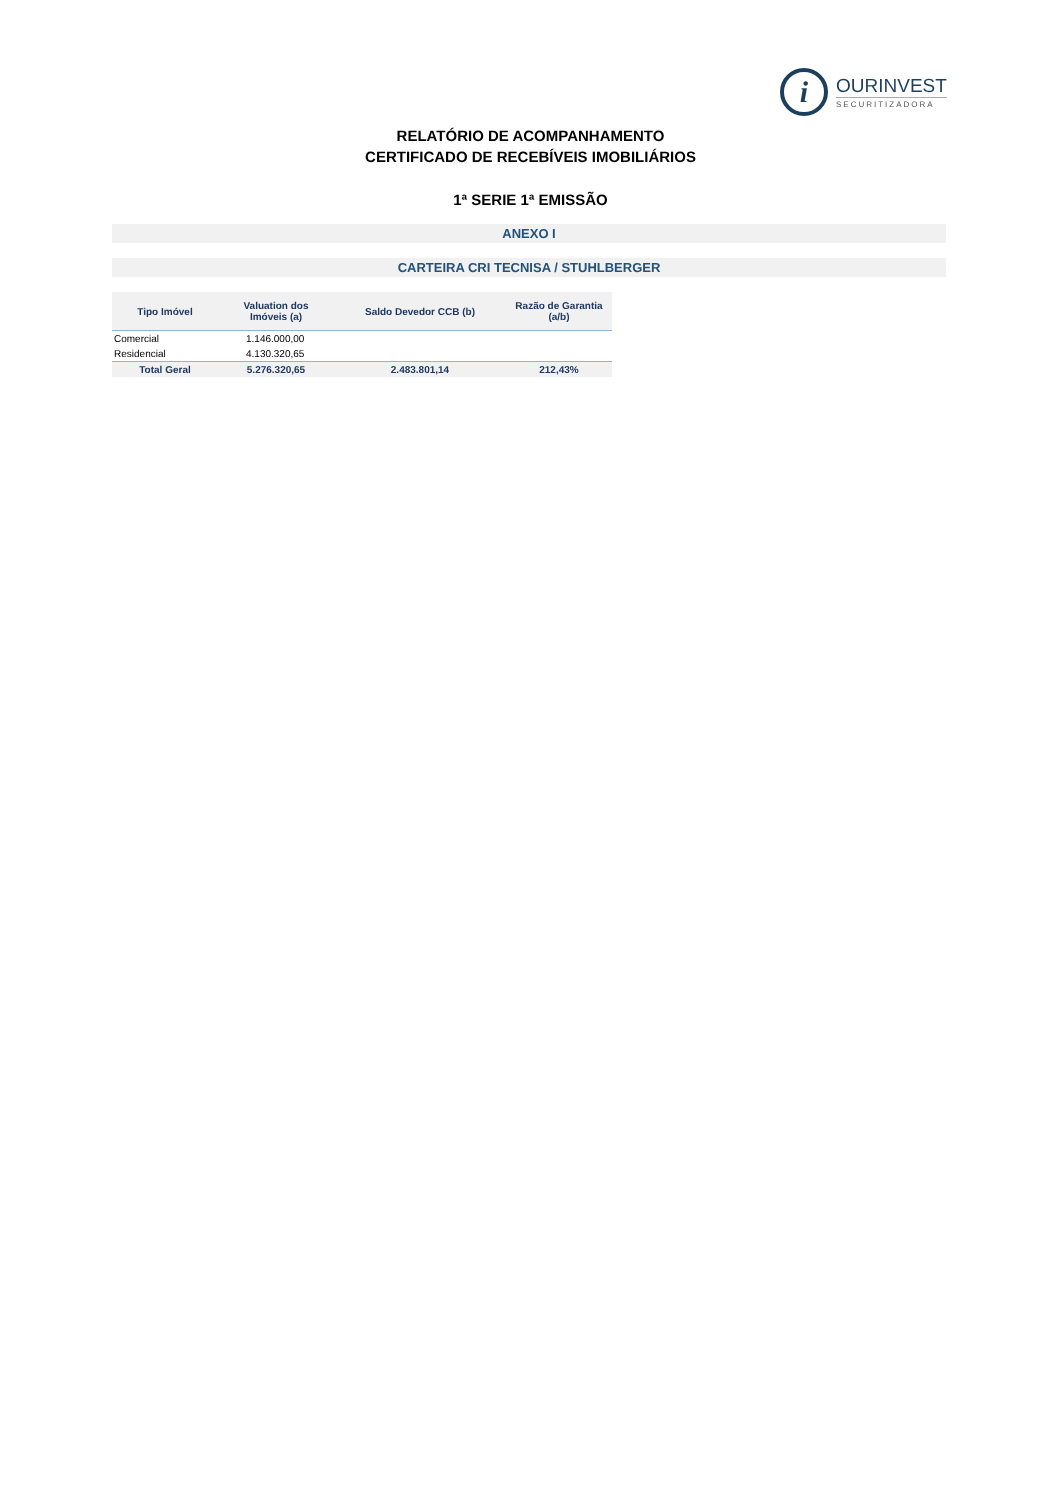i
OURINVEST
SECURITIZADORA
RELATÓRIO DE ACOMPANHAMENTO
CERTIFICADO DE RECEBÍVEIS IMOBILIÁRIOS
1ª SERIE 1ª EMISSÃO
ANEXO I
CARTEIRA CRI TECNISA / STUHLBERGER
| Tipo Imóvel | Valuation dos Imóveis (a) | Saldo Devedor CCB (b) | Razão de Garantia (a/b) |
| --- | --- | --- | --- |
| Comercial | 1.146.000,00 | | |
| Residencial | 4.130.320,65 | | |
| Total Geral | 5.276.320,65 | 2.483.801,14 | 212,43% |